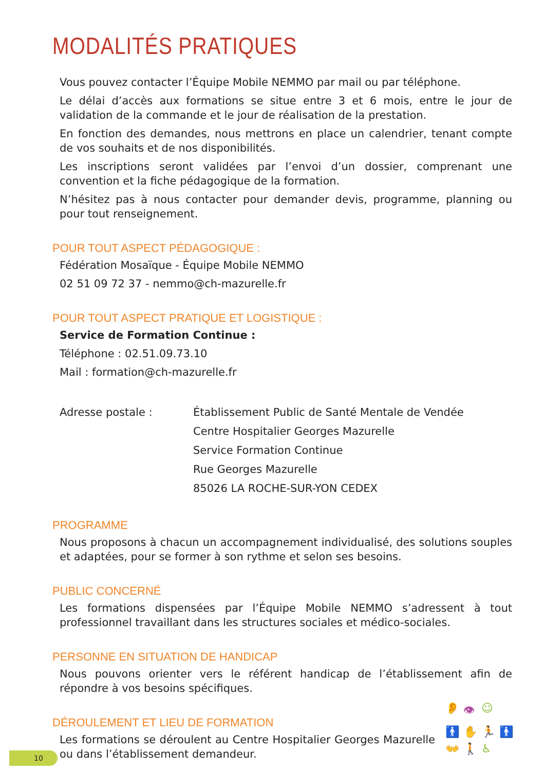MODALITÉS PRATIQUES
Vous pouvez contacter l’Équipe Mobile NEMMO par mail ou par téléphone.
Le délai d’accès aux formations se situe entre 3 et 6 mois, entre le jour de validation de la commande et le jour de réalisation de la prestation.
En fonction des demandes, nous mettrons en place un calendrier, tenant compte de vos souhaits et de nos disponibilités.
Les inscriptions seront validées par l’envoi d’un dossier, comprenant une convention et la fiche pédagogique de la formation.
N’hésitez pas à nous contacter pour demander devis, programme, planning ou pour tout renseignement.
POUR TOUT ASPECT PÉDAGOGIQUE :
Fédération Mosaïque - Équipe Mobile NEMMO
02 51 09 72 37 - nemmo@ch-mazurelle.fr
POUR TOUT ASPECT PRATIQUE ET LOGISTIQUE :
Service de Formation Continue :
Téléphone : 02.51.09.73.10
Mail : formation@ch-mazurelle.fr
Adresse postale : Établissement Public de Santé Mentale de Vendée
Centre Hospitalier Georges Mazurelle
Service Formation Continue
Rue Georges Mazurelle
85026 LA ROCHE-SUR-YON CEDEX
PROGRAMME
Nous proposons à chacun un accompagnement individualisé, des solutions souples et adaptées, pour se former à son rythme et selon ses besoins.
PUBLIC CONCERNÉ
Les formations dispensées par l’Équipe Mobile NEMMO s’adressent à tout professionnel travaillant dans les structures sociales et médico-sociales.
PERSONNE EN SITUATION DE HANDICAP
Nous pouvons orienter vers le référent handicap de l’établissement afin de répondre à vos besoins spécifiques.
DÉROULEMENT ET LIEU DE FORMATION
Les formations se déroulent au Centre Hospitalier Georges Mazurelle ou dans l’établissement demandeur.
👂 👁 ☺ 🚹 ✋ 🏃 🚹 👐 🚶 ♿
10